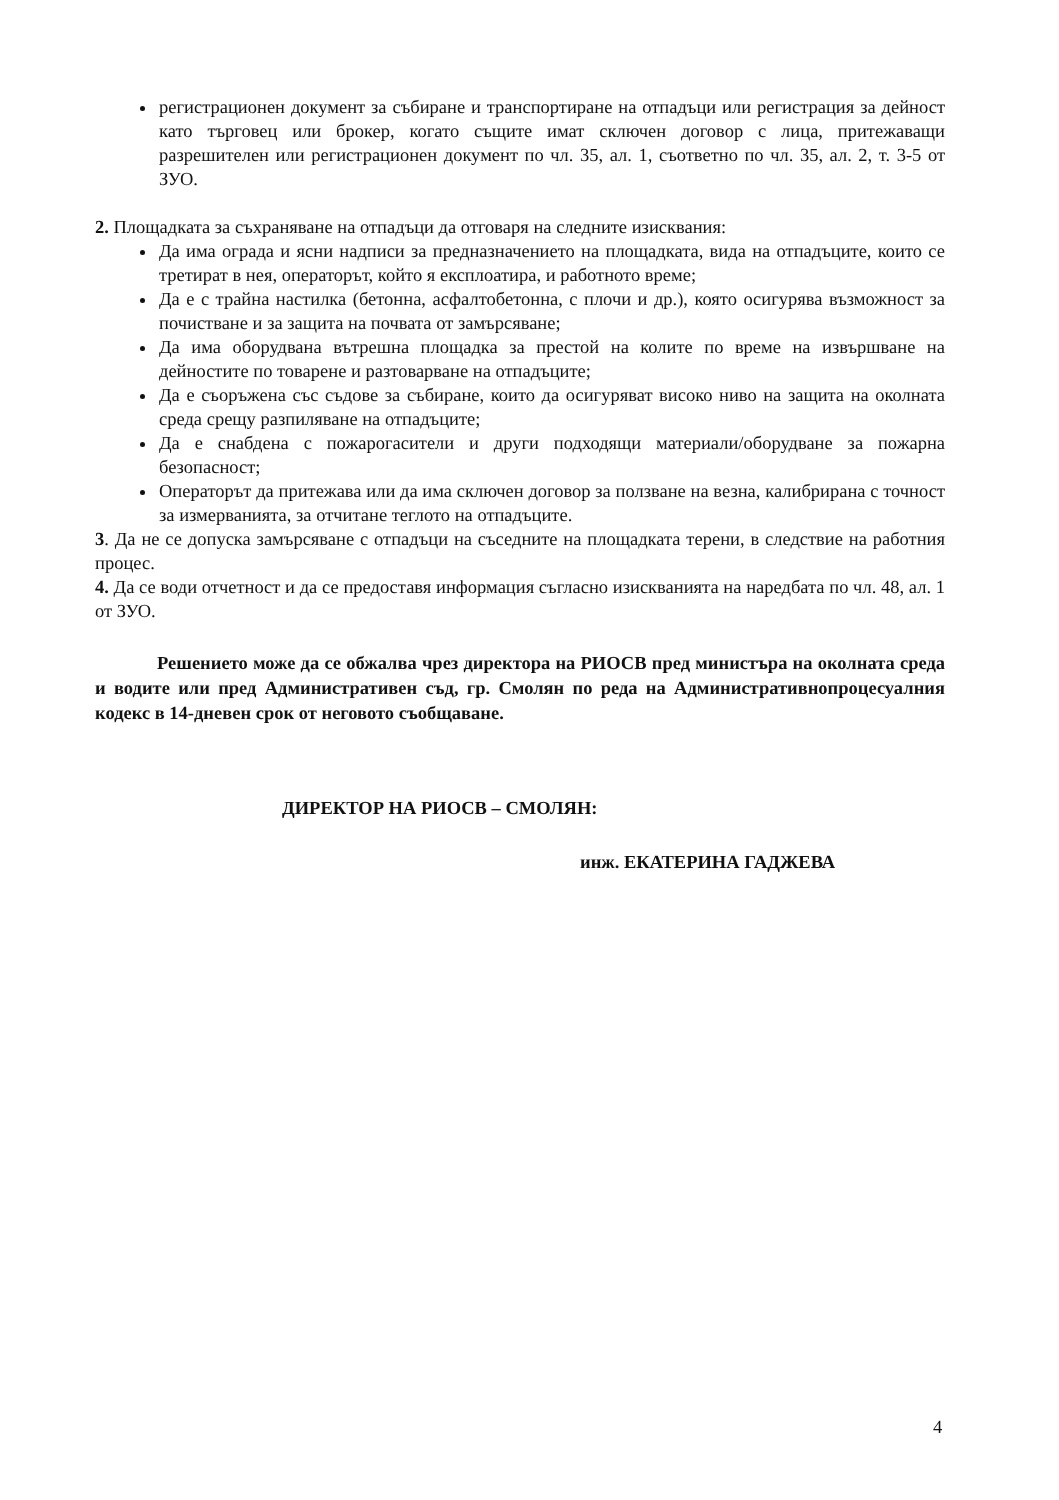регистрационен документ за събиране и транспортиране на отпадъци или регистрация за дейност като търговец или брокер, когато същите имат сключен договор с лица, притежаващи разрешителен или регистрационен документ по чл. 35, ал. 1, съответно по чл. 35, ал. 2, т. 3-5 от ЗУО.
2. Площадката за съхраняване на отпадъци да отговаря на следните изисквания:
Да има ограда и ясни надписи за предназначението на площадката, вида на отпадъците, които се третират в нея, операторът, който я експлоатира, и работното време;
Да е с трайна настилка (бетонна, асфалтобетонна, с плочи и др.), която осигурява възможност за почистване и за защита на почвата от замърсяване;
Да има оборудвана вътрешна площадка за престой на колите по време на извършване на дейностите по товарене и разтоварване на отпадъците;
Да е съоръжена със съдове за събиране, които да осигуряват високо ниво на защита на околната среда срещу разпиляване на отпадъците;
Да е снабдена с пожарогасители и други подходящи материали/оборудване за пожарна безопасност;
Операторът да притежава или да има сключен договор за ползване на везна, калибрирана с точност за измерванията, за отчитане теглото на отпадъците.
3. Да не се допуска замърсяване с отпадъци на съседните на площадката терени, в следствие на работния процес.
4. Да се води отчетност и да се предоставя информация съгласно изискванията на наредбата по чл. 48, ал. 1 от ЗУО.
Решението може да се обжалва чрез директора на РИОСВ пред министъра на околната среда и водите или пред Административен съд, гр. Смолян по реда на Административнопроцесуалния кодекс в 14-дневен срок от неговото съобщаване.
ДИРЕКТОР НА РИОСВ – СМОЛЯН:
инж. ЕКАТЕРИНА ГАДЖЕВА
4